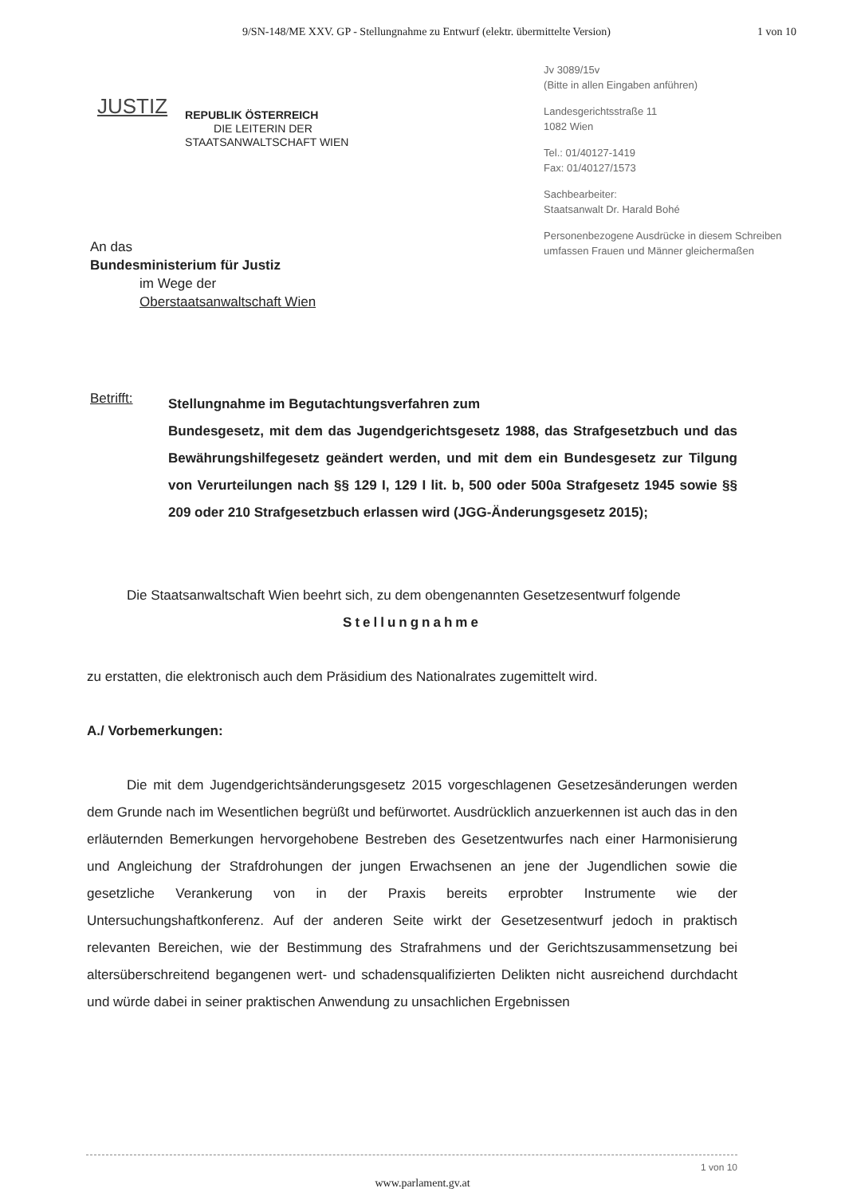9/SN-148/ME XXV. GP - Stellungnahme zu Entwurf (elektr. übermittelte Version)
1 von 10
JUSTIZ
REPUBLIK ÖSTERREICH
DIE LEITERIN DER
STAATSANWALTSCHAFT WIEN
Jv 3089/15v
(Bitte in allen Eingaben anführen)
Landesgerichtsstraße 11
1082 Wien
Tel.: 01/40127-1419
Fax: 01/40127/1573
Sachbearbeiter:
Staatsanwalt Dr. Harald Bohé
Personenbezogene Ausdrücke in diesem Schreiben umfassen Frauen und Männer gleichermaßen
An das
Bundesministerium für Justiz
im Wege der
Oberstaatsanwaltschaft Wien
Betrifft:
Stellungnahme im Begutachtungsverfahren zum
Bundesgesetz, mit dem das Jugendgerichtsgesetz 1988, das Strafgesetzbuch und das Bewährungshilfegesetz geändert werden, und mit dem ein Bundesgesetz zur Tilgung von Verurteilungen nach §§ 129 I, 129 I lit. b, 500 oder 500a Strafgesetz 1945 sowie §§ 209 oder 210 Strafgesetzbuch erlassen wird (JGG-Änderungsgesetz 2015);
Die Staatsanwaltschaft Wien beehrt sich, zu dem obengenannten Gesetzesentwurf folgende
Stellungnahme
zu erstatten, die elektronisch auch dem Präsidium des Nationalrates zugemittelt wird.
A./ Vorbemerkungen:
Die mit dem Jugendgerichtsänderungsgesetz 2015 vorgeschlagenen Gesetzesänderungen werden dem Grunde nach im Wesentlichen begrüßt und befürwortet. Ausdrücklich anzuerkennen ist auch das in den erläuternden Bemerkungen hervorgehobene Bestreben des Gesetzentwurfes nach einer Harmonisierung und Angleichung der Strafdrohungen der jungen Erwachsenen an jene der Jugendlichen sowie die gesetzliche Verankerung von in der Praxis bereits erprobter Instrumente wie der Untersuchungshaftkonferenz. Auf der anderen Seite wirkt der Gesetzesentwurf jedoch in praktisch relevanten Bereichen, wie der Bestimmung des Strafrahmens und der Gerichtszusammensetzung bei altersüberschreitend begangenen wert- und schadensqualifizierten Delikten nicht ausreichend durchdacht und würde dabei in seiner praktischen Anwendung zu unsachlichen Ergebnissen
1 von 10
www.parlament.gv.at